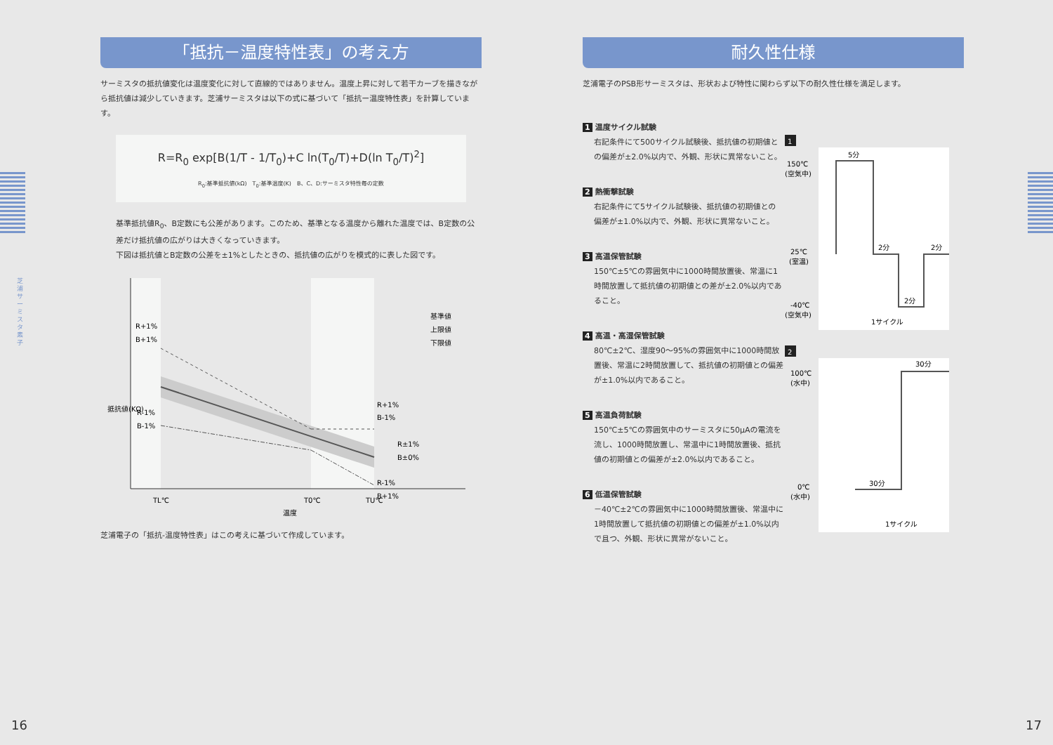芝浦サーミスタ素子
「抵抗－温度特性表」の考え方
サーミスタの抵抗値変化は温度変化に対して直線的ではありません。温度上昇に対して若干カーブを描きながら抵抗値は減少していきます。芝浦サーミスタは以下の式に基づいて「抵抗ー温度特性表」を計算しています。
R=R<sub>0</sub> exp[B(1/T - 1/T<sub>0</sub>)+C ln(T<sub>0</sub>/T)+D(ln T<sub>0</sub>/T)<sup>2</sup>]
R<sub>0</sub>:基準抵抗値(kΩ)　T<sub>0</sub>:基準温度(K)　B、C、D:サーミスタ特性毎の定数
基準抵抗値R<sub>0</sub>、B定数にも公差があります。このため、基準となる温度から離れた温度では、B定数の公差だけ抵抗値の広がりは大きくなっていきます。
下図は抵抗値とB定数の公差を±1%としたときの、抵抗値の広がりを模式的に表した図です。
抵抗値(KΩ)
R+1%
B+1%
R-1%
B-1%
R+1%
B-1%
R±1%
B±0%
R-1%
B+1%
基準値
上限値
下限値
TL℃
T0℃
TU℃
温度
芝浦電子の「抵抗-温度特性表」はこの考えに基づいて作成しています。
耐久性仕様
芝浦電子のPSB形サーミスタは、形状および特性に関わらず以下の耐久性仕様を満足します。
1 温度サイクル試験
右記条件にて500サイクル試験後、抵抗値の初期値との偏差が±2.0%以内で、外観、形状に異常ないこと。
2 熱衝撃試験
右記条件にて5サイクル試験後、抵抗値の初期値との偏差が±1.0%以内で、外観、形状に異常ないこと。
3 高温保管試験
150℃±5℃の雰囲気中に1000時間放置後、常温に1時間放置して抵抗値の初期値との差が±2.0%以内であること。
4 高温・高湿保管試験
80℃±2℃、湿度90～95%の雰囲気中に1000時間放置後、常温に2時間放置して、抵抗値の初期値との偏差が±1.0%以内であること。
5 高温負荷試験
150℃±5℃の雰囲気中のサーミスタに50μAの電流を流し、1000時間放置し、常温中に1時間放置後、抵抗値の初期値との偏差が±2.0%以内であること。
6 低温保管試験
－40℃±2℃の雰囲気中に1000時間放置後、常温中に1時間放置して抵抗値の初期値との偏差が±1.0%以内で且つ、外観、形状に異常がないこと。
1
150℃
(空気中)
25℃
(室温)
-40℃
(空気中)
5分
2分
2分
2分
1サイクル
2
100℃
(水中)
0℃
(水中)
30分
30分
1サイクル
16 17